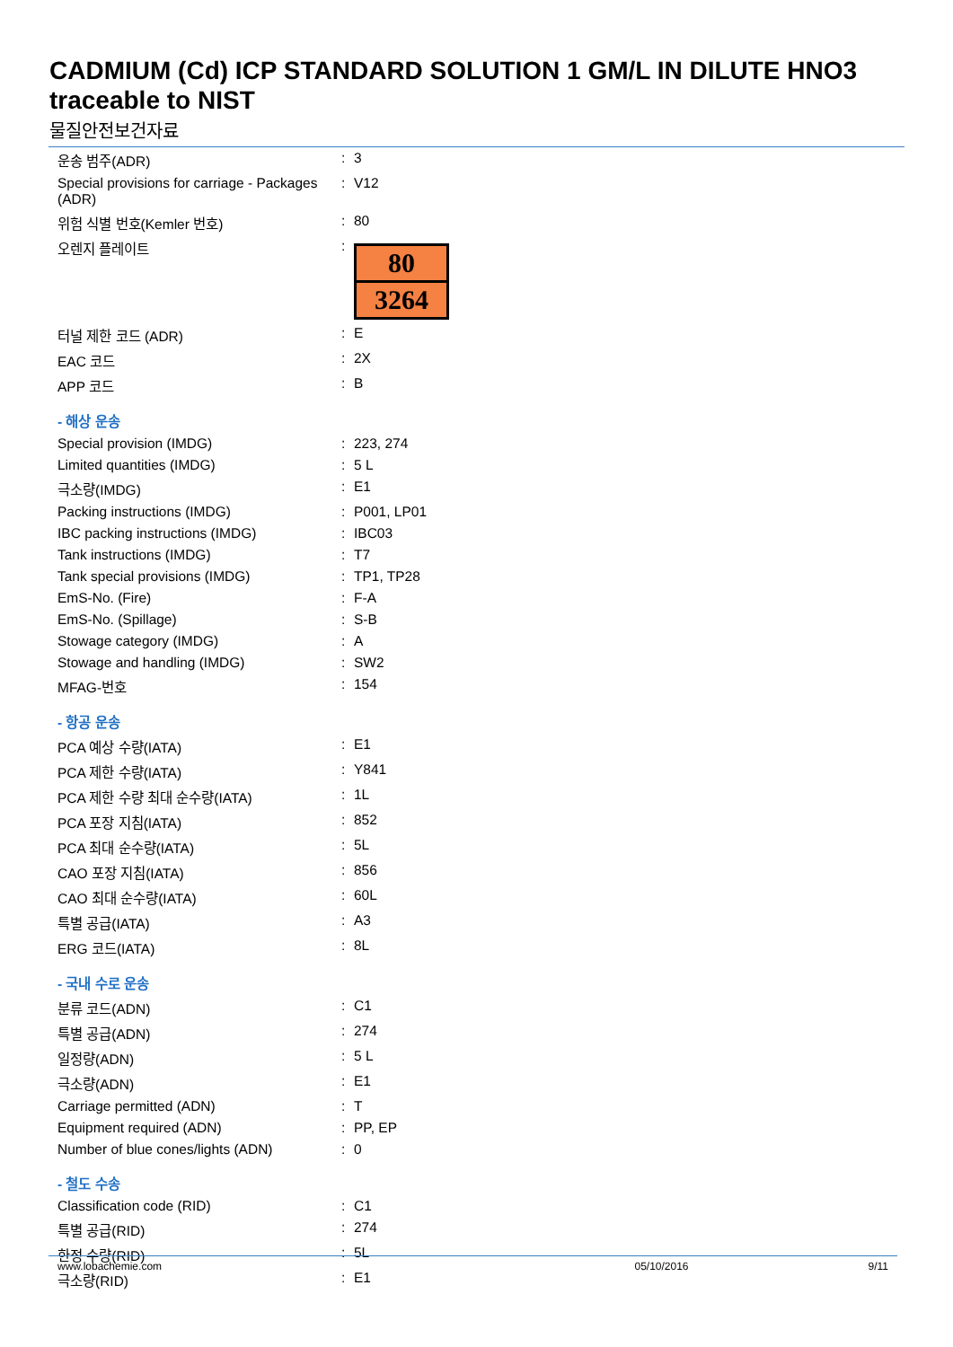CADMIUM (Cd) ICP STANDARD SOLUTION 1 GM/L IN DILUTE HNO3 traceable to NIST
물질안전보건자료
| 운송 범주(ADR) | : | 3 |
| Special provisions for carriage - Packages (ADR) | : | V12 |
| 위험 식별 번호(Kemler 번호) | : | 80 |
| 오렌지 플레이트 | : | 80 3264 |
| 터널 제한 코드 (ADR) | : | E |
| EAC 코드 | : | 2X |
| APP 코드 | : | B |
| - 해상 운송 | | |
| Special provision (IMDG) | : | 223, 274 |
| Limited quantities (IMDG) | : | 5 L |
| 극소량(IMDG) | : | E1 |
| Packing instructions (IMDG) | : | P001, LP01 |
| IBC packing instructions (IMDG) | : | IBC03 |
| Tank instructions (IMDG) | : | T7 |
| Tank special provisions (IMDG) | : | TP1, TP28 |
| EmS-No. (Fire) | : | F-A |
| EmS-No. (Spillage) | : | S-B |
| Stowage category (IMDG) | : | A |
| Stowage and handling (IMDG) | : | SW2 |
| MFAG-번호 | : | 154 |
| - 항공 운송 | | |
| PCA 예상 수량(IATA) | : | E1 |
| PCA 제한 수량(IATA) | : | Y841 |
| PCA 제한 수량 최대 순수량(IATA) | : | 1L |
| PCA 포장 지침(IATA) | : | 852 |
| PCA 최대 순수량(IATA) | : | 5L |
| CAO 포장 지침(IATA) | : | 856 |
| CAO 최대 순수량(IATA) | : | 60L |
| 특별 공급(IATA) | : | A3 |
| ERG 코드(IATA) | : | 8L |
| - 국내 수로 운송 | | |
| 분류 코드(ADN) | : | C1 |
| 특별 공급(ADN) | : | 274 |
| 일정량(ADN) | : | 5 L |
| 극소량(ADN) | : | E1 |
| Carriage permitted (ADN) | : | T |
| Equipment required (ADN) | : | PP, EP |
| Number of blue cones/lights (ADN) | : | 0 |
| - 철도 수송 | | |
| Classification code (RID) | : | C1 |
| 특별 공급(RID) | : | 274 |
| 한정 수량(RID) | : | 5L |
| 극소량(RID) | : | E1 |
www.lobachemie.com 05/10/2016 9/11